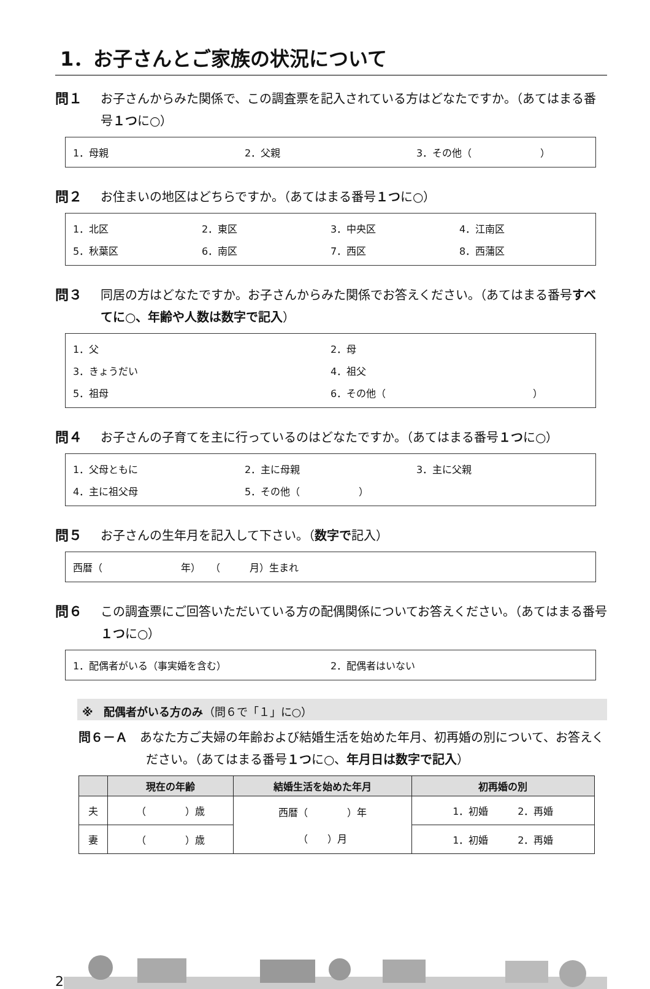1．お子さんとご家族の状況について
問１ お子さんからみた関係で、この調査票を記入されている方はどなたですか。（あてはまる番号１つに○）
1．母親 2．父親 3．その他（　　　　　　　）
問２ お住まいの地区はどちらですか。（あてはまる番号１つに○）
1．北区 2．東区 3．中央区 4．江南区
5．秋葉区 6．南区 7．西区 8．西蒲区
問３ 同居の方はどなたですか。お子さんからみた関係でお答えください。（あてはまる番号すべてに○、年齢や人数は数字で記入）
1．父 2．母
3．きょうだい 4．祖父
5．祖母 6．その他（　　　　　　　　　　　　　　　）
問４ お子さんの子育てを主に行っているのはどなたですか。（あてはまる番号１つに○）
1．父母ともに 2．主に母親 3．主に父親
4．主に祖父母 5．その他（　　　　　　）
問５ お子さんの生年月を記入して下さい。（数字で記入）
西暦（　　　　　　　　年）　　（　　　月）生まれ
問６ この調査票にご回答いただいている方の配偶関係についてお答えください。（あてはまる番号１つに○）
1．配偶者がいる（事実婚を含む） 2．配偶者はいない
※　配偶者がいる方のみ（問６で「１」に○）
問６－Ａ　あなた方ご夫婦の年齢および結婚生活を始めた年月、初再婚の別について、お答えください。（あてはまる番号１つに○、年月日は数字で記入）
| | 現在の年齢 | 結婚生活を始めた年月 | 初再婚の別 |
| --- | --- | --- | --- |
| 夫 | （ ）歳 | 西暦（ ）年 （ ）月 | 1．初婚 2．再婚 |
| 妻 | （ ）歳 | | 1．初婚 2．再婚 |
2